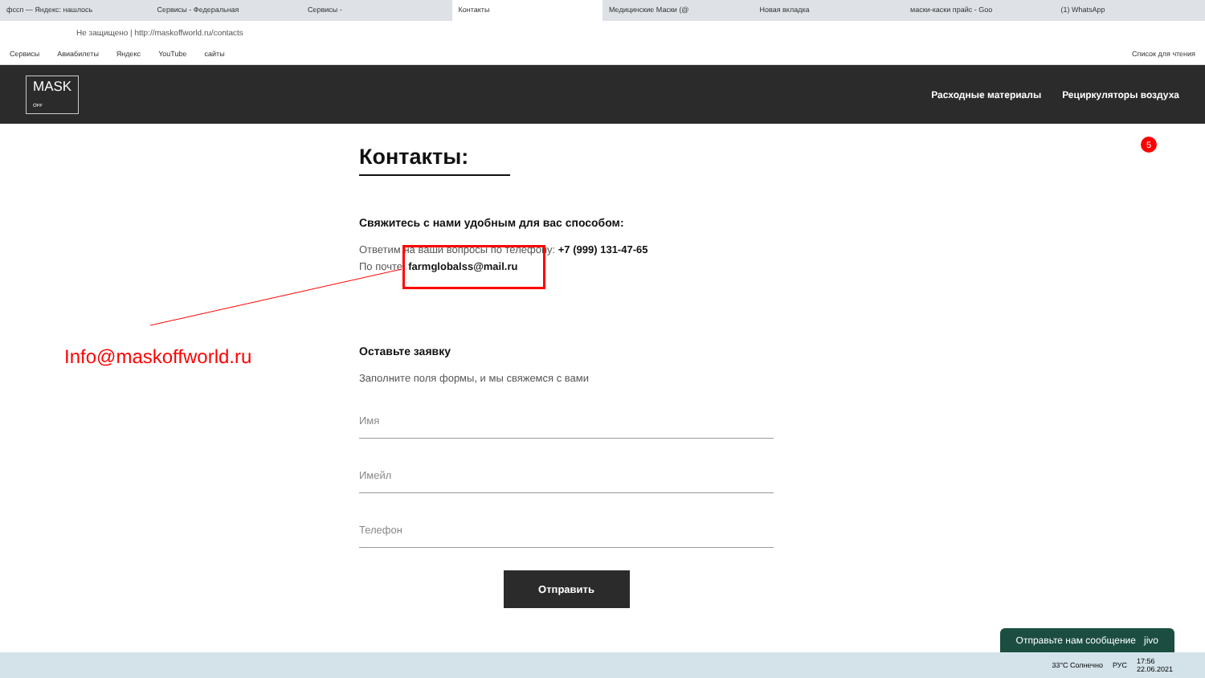фссп — Яндекс: нашлось Сервисы - Федеральная Сервисы - Контакты Медицинские Маски (@ Новая вкладка маски-каски прайс - Goo (1) WhatsApp
Не защищено | http://maskoffworld.ru/contacts
Сервисы Авиабилеты Яндекс YouTube сайты Список для чтения
MASK
OFF
Расходные материалы Рециркуляторы воздуха
Контакты:
Свяжитесь с нами удобным для вас способом:
Ответим на ваши вопросы по телефону: +7 (999) 131-47-65
По почте: farmglobalss@mail.ru
Оставьте заявку
Заполните поля формы, и мы свяжемся с вами
Имя
Имейл
Телефон
Отправить
Info@maskoffworld.ru
5
Отправьте нам сообщение jivo
33°C Солнечно РУС 17:56
22.06.2021